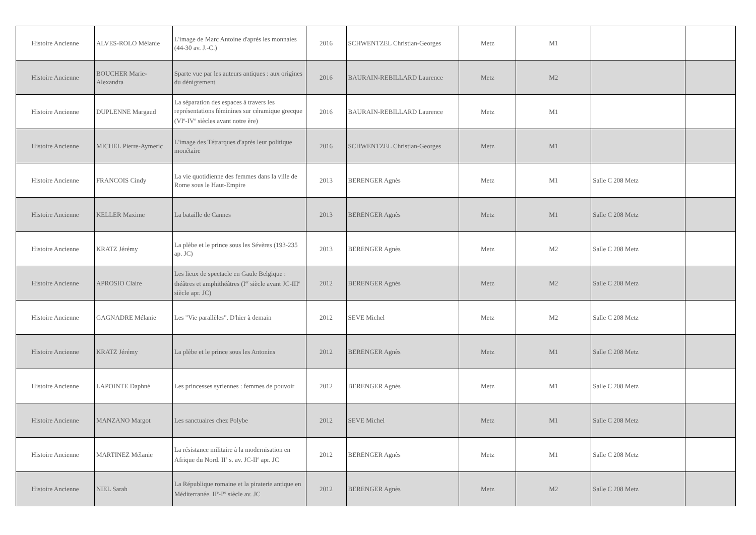| Histoire Ancienne | ALVES-ROLO Mélanie | L'image de Marc Antoine d'après les monnaies (44-30 av. J.-C.) | 2016 | SCHWENTZEL Christian-Georges | Metz | M1 | | |
| Histoire Ancienne | BOUCHER Marie-Alexandra | Sparte vue par les auteurs antiques : aux origines du dénigrement | 2016 | BAURAIN-REBILLARD Laurence | Metz | M2 | | |
| Histoire Ancienne | DUPLENNE Margaud | La séparation des espaces à travers les représentations féminines sur céramique grecque (VI<sup>e</sup>-IV<sup>e</sup> siècles avant notre ère) | 2016 | BAURAIN-REBILLARD Laurence | Metz | M1 | | |
| Histoire Ancienne | MICHEL Pierre-Aymeric | L'image des Tétrarques d'après leur politique monétaire | 2016 | SCHWENTZEL Christian-Georges | Metz | M1 | | |
| Histoire Ancienne | FRANCOIS Cindy | La vie quotidienne des femmes dans la ville de Rome sous le Haut-Empire | 2013 | BERENGER Agnès | Metz | M1 | Salle C 208 Metz | |
| Histoire Ancienne | KELLER Maxime | La bataille de Cannes | 2013 | BERENGER Agnès | Metz | M1 | Salle C 208 Metz | |
| Histoire Ancienne | KRATZ Jérémy | La plèbe et le prince sous les Sévères (193-235 ap. JC) | 2013 | BERENGER Agnès | Metz | M2 | Salle C 208 Metz | |
| Histoire Ancienne | APROSIO Claire | Les lieux de spectacle en Gaule Belgique : théâtres et amphithéâtres (I<sup>er</sup> siècle avant JC-III<sup>e</sup> siècle apr. JC) | 2012 | BERENGER Agnès | Metz | M2 | Salle C 208 Metz | |
| Histoire Ancienne | GAGNADRE Mélanie | Les "Vie parallèles". D'hier à demain | 2012 | SEVE Michel | Metz | M2 | Salle C 208 Metz | |
| Histoire Ancienne | KRATZ Jérémy | La plèbe et le prince sous les Antonins | 2012 | BERENGER Agnès | Metz | M1 | Salle C 208 Metz | |
| Histoire Ancienne | LAPOINTE Daphné | Les princesses syriennes : femmes de pouvoir | 2012 | BERENGER Agnès | Metz | M1 | Salle C 208 Metz | |
| Histoire Ancienne | MANZANO Margot | Les sanctuaires chez Polybe | 2012 | SEVE Michel | Metz | M1 | Salle C 208 Metz | |
| Histoire Ancienne | MARTINEZ Mélanie | La résistance militaire à la modernisation en Afrique du Nord. II<sup>e</sup> s. av. JC-II<sup>e</sup> apr. JC | 2012 | BERENGER Agnès | Metz | M1 | Salle C 208 Metz | |
| Histoire Ancienne | NIEL Sarah | La République romaine et la piraterie antique en Méditerranée. II<sup>e</sup>-I<sup>er</sup> siècle av. JC | 2012 | BERENGER Agnès | Metz | M2 | Salle C 208 Metz | |